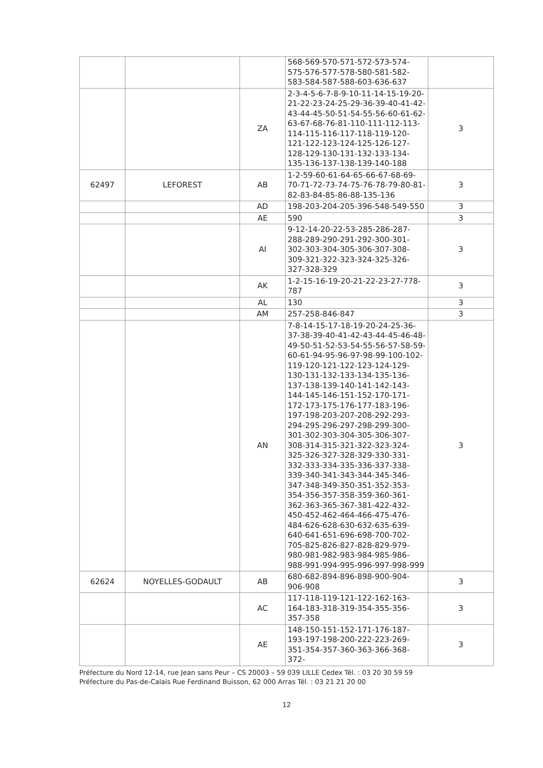| | | | 568-569-570-571-572-573-574-575-576-577-578-580-581-582-583-584-587-588-603-636-637 | |
| | | ZA | 2-3-4-5-6-7-8-9-10-11-14-15-19-20-21-22-23-24-25-29-36-39-40-41-42-43-44-45-50-51-54-55-56-60-61-62-63-67-68-76-81-110-111-112-113-114-115-116-117-118-119-120-121-122-123-124-125-126-127-128-129-130-131-132-133-134-135-136-137-138-139-140-188 | 3 |
| 62497 | LEFOREST | AB | 1-2-59-60-61-64-65-66-67-68-69-70-71-72-73-74-75-76-78-79-80-81-82-83-84-85-86-88-135-136 | 3 |
| | | AD | 198-203-204-205-396-548-549-550 | 3 |
| | | AE | 590 | 3 |
| | | AI | 9-12-14-20-22-53-285-286-287-288-289-290-291-292-300-301-302-303-304-305-306-307-308-309-321-322-323-324-325-326-327-328-329 | 3 |
| | | AK | 1-2-15-16-19-20-21-22-23-27-778-787 | 3 |
| | | AL | 130 | 3 |
| | | AM | 257-258-846-847 | 3 |
| | | AN | 7-8-14-15-17-18-19-20-24-25-36-37-38-39-40-41-42-43-44-45-46-48-49-50-51-52-53-54-55-56-57-58-59-60-61-94-95-96-97-98-99-100-102-119-120-121-122-123-124-129-130-131-132-133-134-135-136-137-138-139-140-141-142-143-144-145-146-151-152-170-171-172-173-175-176-177-183-196-197-198-203-207-208-292-293-294-295-296-297-298-299-300-301-302-303-304-305-306-307-308-314-315-321-322-323-324-325-326-327-328-329-330-331-332-333-334-335-336-337-338-339-340-341-343-344-345-346-347-348-349-350-351-352-353-354-356-357-358-359-360-361-362-363-365-367-381-422-432-450-452-462-464-466-475-476-484-626-628-630-632-635-639-640-641-651-696-698-700-702-705-825-826-827-828-829-979-980-981-982-983-984-985-986-988-991-994-995-996-997-998-999 | 3 |
| 62624 | NOYELLES-GODAULT | AB | 680-682-894-896-898-900-904-906-908 | 3 |
| | | AC | 117-118-119-121-122-162-163-164-183-318-319-354-355-356-357-358 | 3 |
| | | AE | 148-150-151-152-171-176-187-193-197-198-200-222-223-269-351-354-357-360-363-366-368-372- | 3 |
Préfecture du Nord 12-14, rue Jean sans Peur – CS 20003 – 59 039 LILLE Cedex Tél. : 03 20 30 59 59
Préfecture du Pas-de-Calais Rue Ferdinand Buisson, 62 000 Arras Tél. : 03 21 21 20 00
12